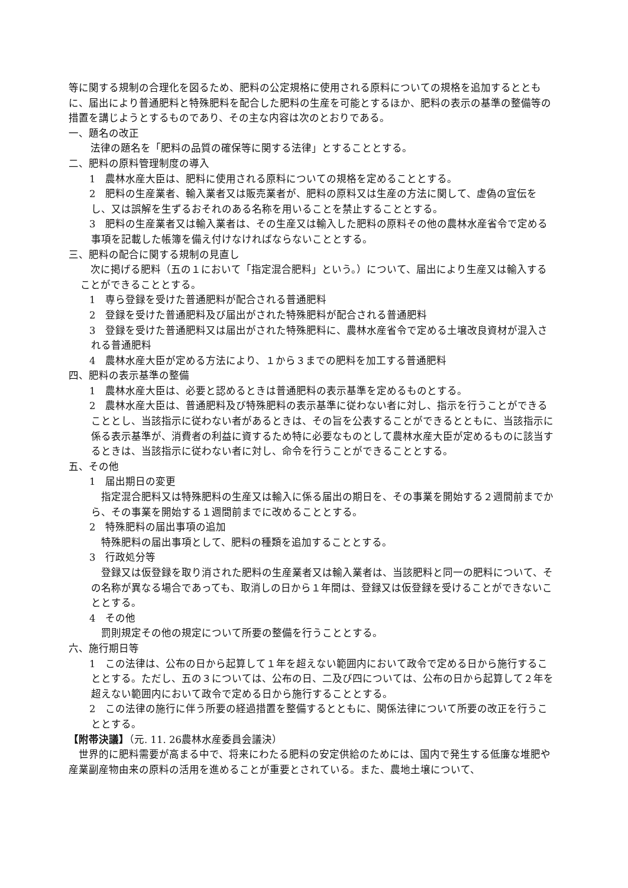等に関する規制の合理化を図るため、肥料の公定規格に使用される原料についての規格を追加するとともに、届出により普通肥料と特殊肥料を配合した肥料の生産を可能とするほか、肥料の表示の基準の整備等の措置を講じようとするものであり、その主な内容は次のとおりである。
一、題名の改正
法律の題名を「肥料の品質の確保等に関する法律」とすることとする。
二、肥料の原料管理制度の導入
　1　農林水産大臣は、肥料に使用される原料についての規格を定めることとする。
　2　肥料の生産業者、輸入業者又は販売業者が、肥料の原料又は生産の方法に関して、虚偽の宣伝をし、又は誤解を生ずるおそれのある名称を用いることを禁止することとする。
　3　肥料の生産業者又は輸入業者は、その生産又は輸入した肥料の原料その他の農林水産省令で定める事項を記載した帳簿を備え付けなければならないこととする。
三、肥料の配合に関する規制の見直し
次に掲げる肥料（五の１において「指定混合肥料」という。）について、届出により生産又は輸入することができることとする。
　1　専ら登録を受けた普通肥料が配合される普通肥料
　2　登録を受けた普通肥料及び届出がされた特殊肥料が配合される普通肥料
　3　登録を受けた普通肥料又は届出がされた特殊肥料に、農林水産省令で定める土壌改良資材が混入される普通肥料
　4　農林水産大臣が定める方法により、１から３までの肥料を加工する普通肥料
四、肥料の表示基準の整備
　1　農林水産大臣は、必要と認めるときは普通肥料の表示基準を定めるものとする。
　2　農林水産大臣は、普通肥料及び特殊肥料の表示基準に従わない者に対し、指示を行うことができることとし、当該指示に従わない者があるときは、その旨を公表することができるとともに、当該指示に係る表示基準が、消費者の利益に資するため特に必要なものとして農林水産大臣が定めるものに該当するときは、当該指示に従わない者に対し、命令を行うことができることとする。
五、その他
　1　届出期日の変更
指定混合肥料又は特殊肥料の生産又は輸入に係る届出の期日を、その事業を開始する２週間前までから、その事業を開始する１週間前までに改めることとする。
　2　特殊肥料の届出事項の追加
特殊肥料の届出事項として、肥料の種類を追加することとする。
　3　行政処分等
登録又は仮登録を取り消された肥料の生産業者又は輸入業者は、当該肥料と同一の肥料について、その名称が異なる場合であっても、取消しの日から１年間は、登録又は仮登録を受けることができないこととする。
　4　その他
罰則規定その他の規定について所要の整備を行うこととする。
六、施行期日等
　1　この法律は、公布の日から起算して１年を超えない範囲内において政令で定める日から施行することとする。ただし、五の３については、公布の日、二及び四については、公布の日から起算して２年を超えない範囲内において政令で定める日から施行することとする。
　2　この法律の施行に伴う所要の経過措置を整備するとともに、関係法律について所要の改正を行うこととする。
【附帯決議】（元. 11. 26農林水産委員会議決）
世界的に肥料需要が高まる中で、将来にわたる肥料の安定供給のためには、国内で発生する低廉な堆肥や産業副産物由来の原料の活用を進めることが重要とされている。また、農地土壌について、